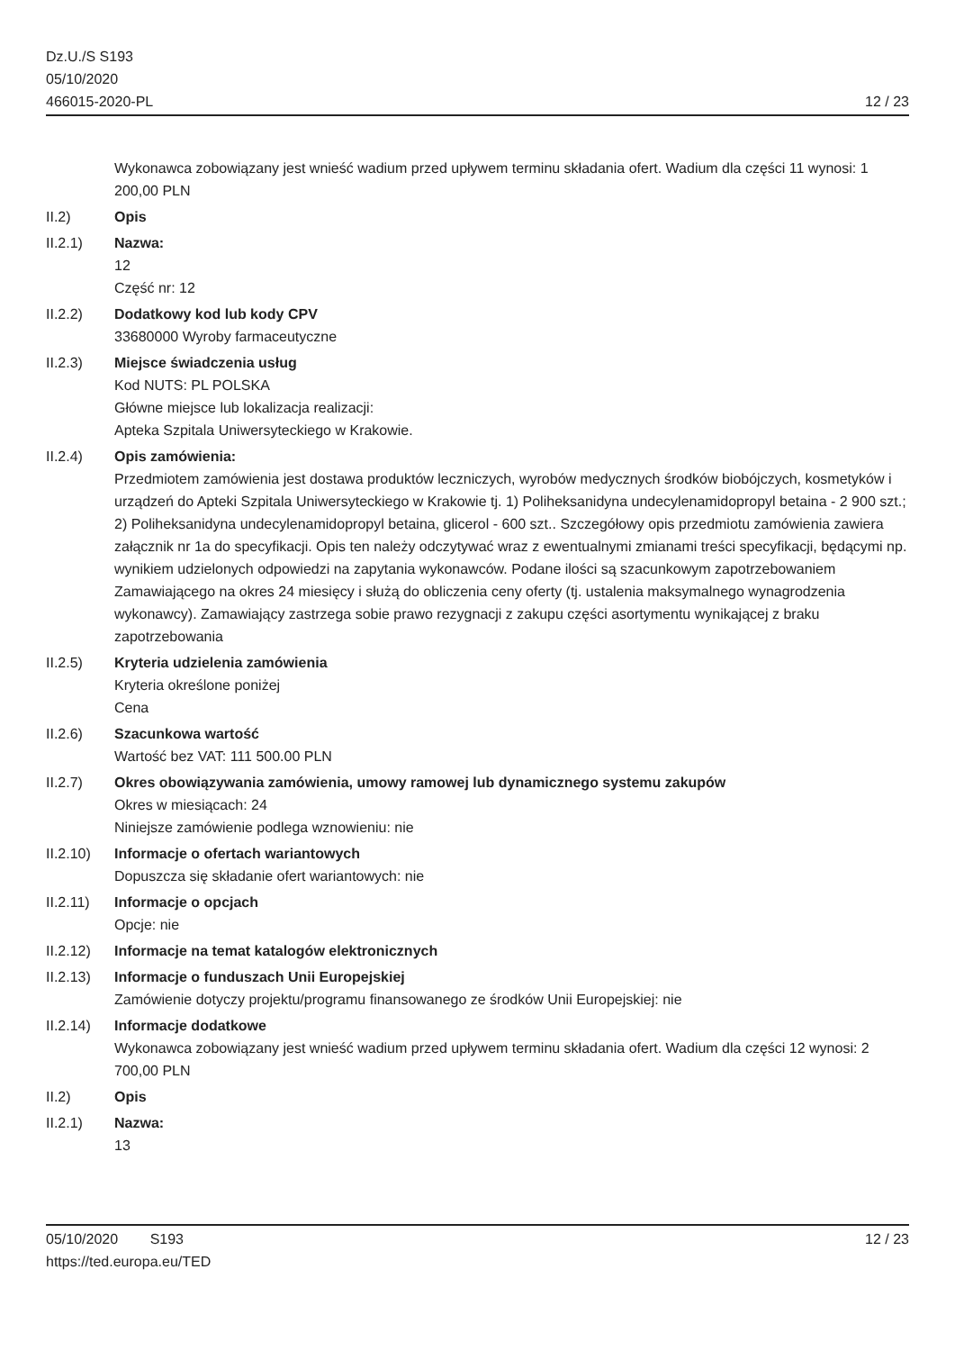Dz.U./S S193
05/10/2020
466015-2020-PL
12 / 23
Wykonawca zobowiązany jest wnieść wadium przed upływem terminu składania ofert. Wadium dla części 11 wynosi: 1 200,00 PLN
II.2) Opis
II.2.1) Nazwa:
12
Część nr: 12
II.2.2) Dodatkowy kod lub kody CPV
33680000 Wyroby farmaceutyczne
II.2.3) Miejsce świadczenia usług
Kod NUTS: PL POLSKA
Główne miejsce lub lokalizacja realizacji:
Apteka Szpitala Uniwersyteckiego w Krakowie.
II.2.4) Opis zamówienia:
Przedmiotem zamówienia jest dostawa produktów leczniczych, wyrobów medycznych środków biobójczych, kosmetyków i urządzeń do Apteki Szpitala Uniwersyteckiego w Krakowie tj. 1) Poliheksanidyna undecylenamidopropyl betaina - 2 900 szt.; 2) Poliheksanidyna undecylenamidopropyl betaina, glicerol - 600 szt.. Szczegółowy opis przedmiotu zamówienia zawiera załącznik nr 1a do specyfikacji. Opis ten należy odczytywać wraz z ewentualnymi zmianami treści specyfikacji, będącymi np. wynikiem udzielonych odpowiedzi na zapytania wykonawców. Podane ilości są szacunkowym zapotrzebowaniem Zamawiającego na okres 24 miesięcy i służą do obliczenia ceny oferty (tj. ustalenia maksymalnego wynagrodzenia wykonawcy). Zamawiający zastrzega sobie prawo rezygnacji z zakupu części asortymentu wynikającej z braku zapotrzebowania
II.2.5) Kryteria udzielenia zamówienia
Kryteria określone poniżej
Cena
II.2.6) Szacunkowa wartość
Wartość bez VAT: 111 500.00 PLN
II.2.7) Okres obowiązywania zamówienia, umowy ramowej lub dynamicznego systemu zakupów
Okres w miesiącach: 24
Niniejsze zamówienie podlega wznowieniu: nie
II.2.10)
Informacje o ofertach wariantowych
Dopuszcza się składanie ofert wariantowych: nie
II.2.11)
Informacje o opcjach
Opcje: nie
II.2.12)
Informacje na temat katalogów elektronicznych
II.2.13)
Informacje o funduszach Unii Europejskiej
Zamówienie dotyczy projektu/programu finansowanego ze środków Unii Europejskiej: nie
II.2.14)
Informacje dodatkowe
Wykonawca zobowiązany jest wnieść wadium przed upływem terminu składania ofert. Wadium dla części 12 wynosi: 2 700,00 PLN
II.2) Opis
II.2.1) Nazwa:
13
05/10/2020 S193
https://ted.europa.eu/TED
12 / 23